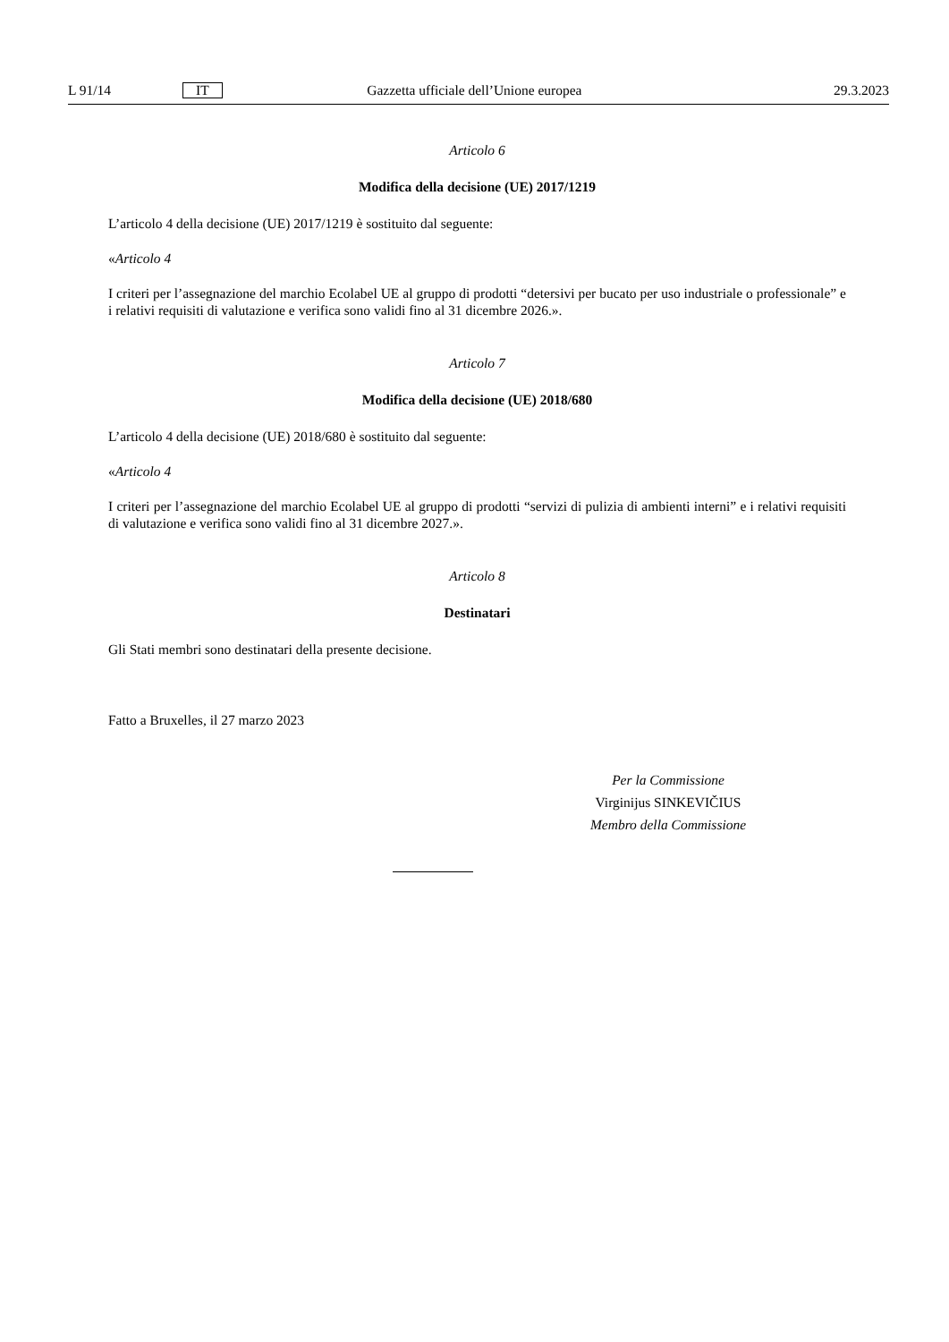L 91/14 IT Gazzetta ufficiale dell’Unione europea 29.3.2023
Articolo 6
Modifica della decisione (UE) 2017/1219
L’articolo 4 della decisione (UE) 2017/1219 è sostituito dal seguente:
«Articolo 4
I criteri per l’assegnazione del marchio Ecolabel UE al gruppo di prodotti “detersivi per bucato per uso industriale o professionale” e i relativi requisiti di valutazione e verifica sono validi fino al 31 dicembre 2026.».
Articolo 7
Modifica della decisione (UE) 2018/680
L’articolo 4 della decisione (UE) 2018/680 è sostituito dal seguente:
«Articolo 4
I criteri per l’assegnazione del marchio Ecolabel UE al gruppo di prodotti “servizi di pulizia di ambienti interni” e i relativi requisiti di valutazione e verifica sono validi fino al 31 dicembre 2027.».
Articolo 8
Destinatari
Gli Stati membri sono destinatari della presente decisione.
Fatto a Bruxelles, il 27 marzo 2023
Per la Commissione
Virginijus SINKEVIČIUS
Membro della Commissione